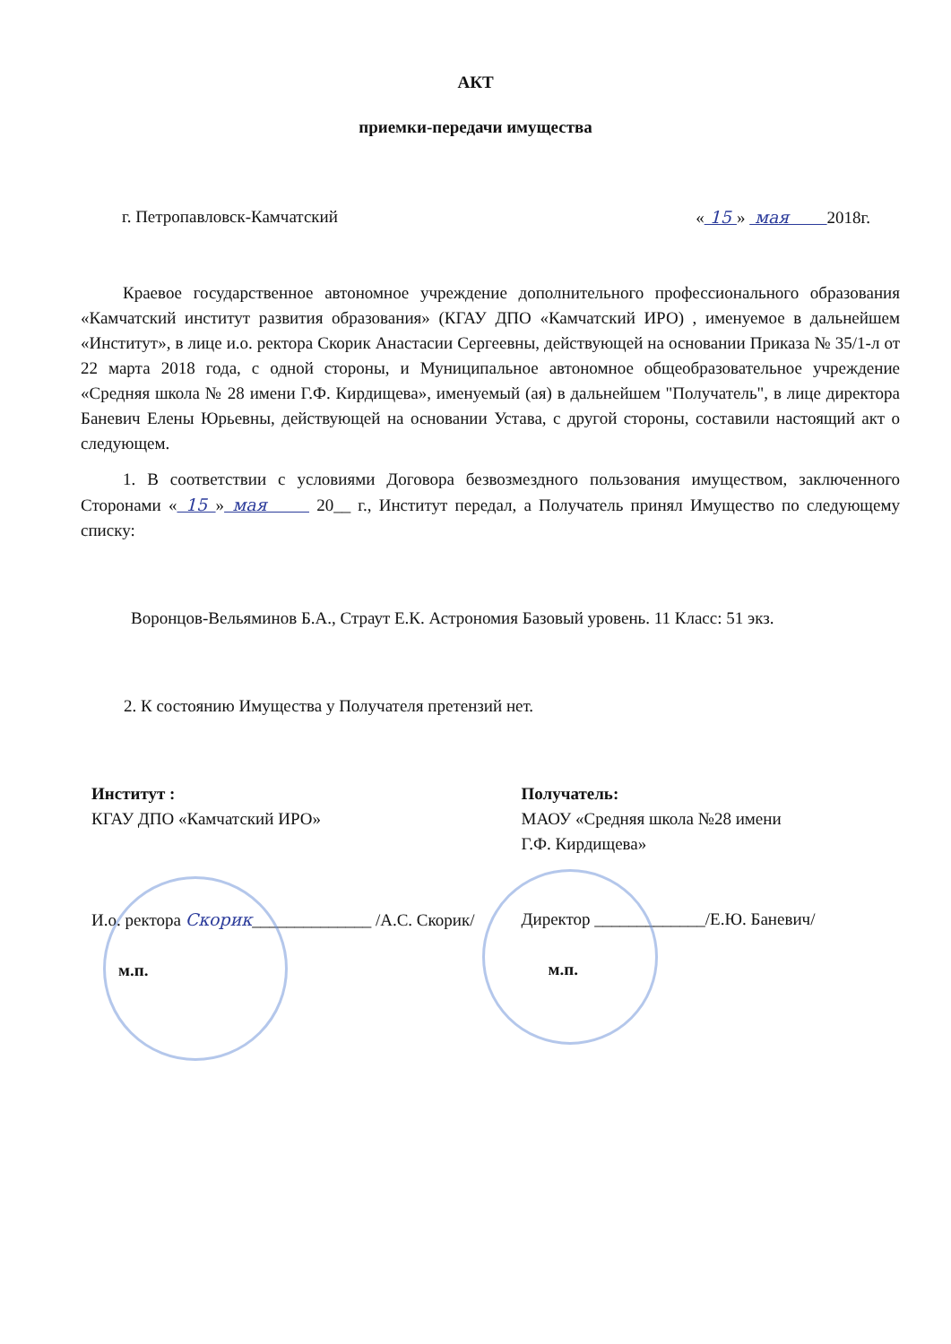АКТ
приемки-передачи имущества
г. Петропавловск-Камчатский « 15 » мая 2018г.
Краевое государственное автономное учреждение дополнительного профессионального образования «Камчатский институт развития образования» (КГАУ ДПО «Камчатский ИРО) , именуемое в дальнейшем «Институт», в лице и.о. ректора Скорик Анастасии Сергеевны, действующей на основании Приказа № 35/1-л от 22 марта 2018 года, с одной стороны, и Муниципальное автономное общеобразовательное учреждение «Средняя школа № 28 имени Г.Ф. Кирдищева», именуемый (ая) в дальнейшем "Получатель", в лице директора Баневич Елены Юрьевны, действующей на основании Устава, с другой стороны, составили настоящий акт о следующем.
1. В соответствии с условиями Договора безвозмездного пользования имуществом, заключенного Сторонами « 15 » мая 20__ г., Институт передал, а Получатель принял Имущество по следующему списку:
Воронцов-Вельяминов Б.А., Страут Е.К. Астрономия Базовый уровень. 11 Класс: 51 экз.
2. К состоянию Имущества у Получателя претензий нет.
Институт :
КГАУ ДПО «Камчатский ИРО»
И.о. ректора Скорик______________ /А.С. Скорик/
м.п.
Получатель:
МАОУ «Средняя школа №28 имени
Г.Ф. Кирдищева»
Директор _____________/Е.Ю. Баневич/
м.п.